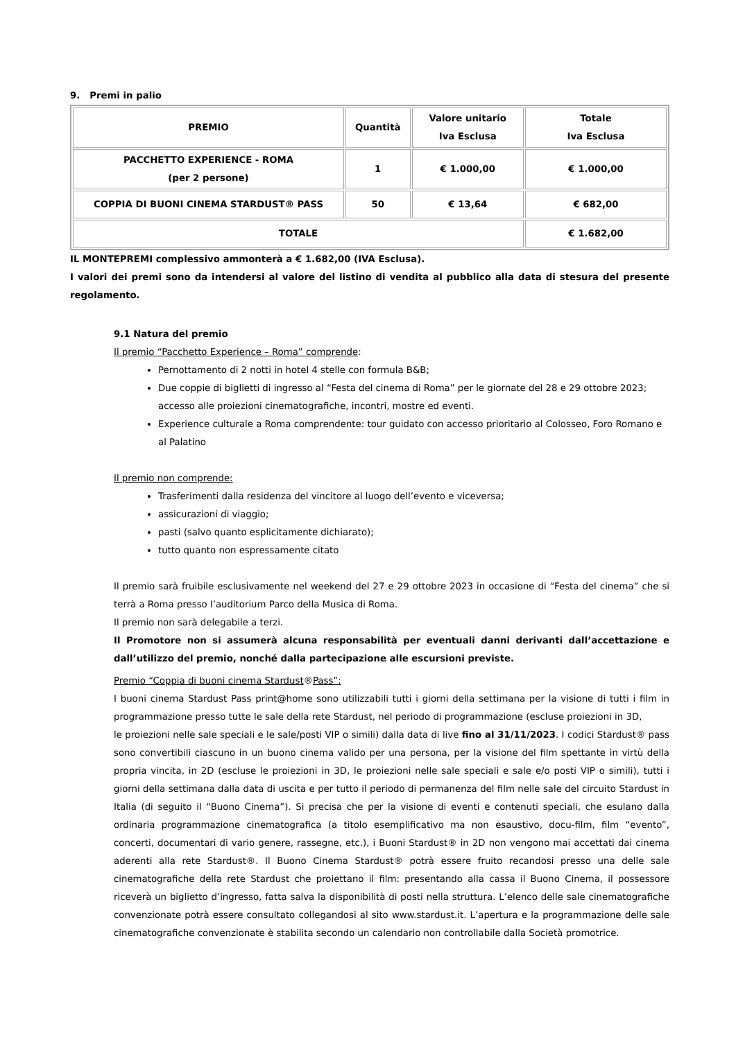9. Premi in palio
| PREMIO | Quantità | Valore unitario Iva Esclusa | Totale Iva Esclusa |
| --- | --- | --- | --- |
| PACCHETTO EXPERIENCE - ROMA (per 2 persone) | 1 | € 1.000,00 | € 1.000,00 |
| COPPIA DI BUONI CINEMA STARDUST® PASS | 50 | € 13,64 | € 682,00 |
| TOTALE | | | € 1.682,00 |
IL MONTEPREMI complessivo ammonterà a € 1.682,00 (IVA Esclusa).
I valori dei premi sono da intendersi al valore del listino di vendita al pubblico alla data di stesura del presente regolamento.
9.1 Natura del premio
Il premio “Pacchetto Experience – Roma” comprende:
Pernottamento di 2 notti in hotel 4 stelle con formula B&B;
Due coppie di biglietti di ingresso al “Festa del cinema di Roma” per le giornate del 28 e 29 ottobre 2023; accesso alle proiezioni cinematografiche, incontri, mostre ed eventi.
Experience culturale a Roma comprendente: tour guidato con accesso prioritario al Colosseo, Foro Romano e al Palatino
Il premio non comprende:
Trasferimenti dalla residenza del vincitore al luogo dell’evento e viceversa;
assicurazioni di viaggio;
pasti (salvo quanto esplicitamente dichiarato);
tutto quanto non espressamente citato
Il premio sarà fruibile esclusivamente nel weekend del 27 e 29 ottobre 2023 in occasione di “Festa del cinema” che si terrà a Roma presso l’auditorium Parco della Musica di Roma.
Il premio non sarà delegabile a terzi.
Il Promotore non si assumerà alcuna responsabilità per eventuali danni derivanti dall’accettazione e dall’utilizzo del premio, nonché dalla partecipazione alle escursioni previste.
Premio “Coppia di buoni cinema Stardust®Pass”:
I buoni cinema Stardust Pass print@home sono utilizzabili tutti i giorni della settimana per la visione di tutti i film in programmazione presso tutte le sale della rete Stardust, nel periodo di programmazione (escluse proiezioni in 3D,
le proiezioni nelle sale speciali e le sale/posti VIP o simili) dalla data di live fino al 31/11/2023. I codici Stardust® pass sono convertibili ciascuno in un buono cinema valido per una persona, per la visione del film spettante in virtù della propria vincita, in 2D (escluse le proiezioni in 3D, le proiezioni nelle sale speciali e sale e/o posti VIP o simili), tutti i giorni della settimana dalla data di uscita e per tutto il periodo di permanenza del film nelle sale del circuito Stardust in Italia (di seguito il “Buono Cinema”). Si precisa che per la visione di eventi e contenuti speciali, che esulano dalla ordinaria programmazione cinematografica (a titolo esemplificativo ma non esaustivo, docu-film, film “evento”, concerti, documentari di vario genere, rassegne, etc.), i Buoni Stardust® in 2D non vengono mai accettati dai cinema aderenti alla rete Stardust®. Il Buono Cinema Stardust® potrà essere fruito recandosi presso una delle sale cinematografiche della rete Stardust che proiettano il film: presentando alla cassa il Buono Cinema, il possessore riceverà un biglietto d’ingresso, fatta salva la disponibilità di posti nella struttura. L’elenco delle sale cinematografiche convenzionate potrà essere consultato collegandosi al sito www.stardust.it. L’apertura e la programmazione delle sale cinematografiche convenzionate è stabilita secondo un calendario non controllabile dalla Società promotrice.